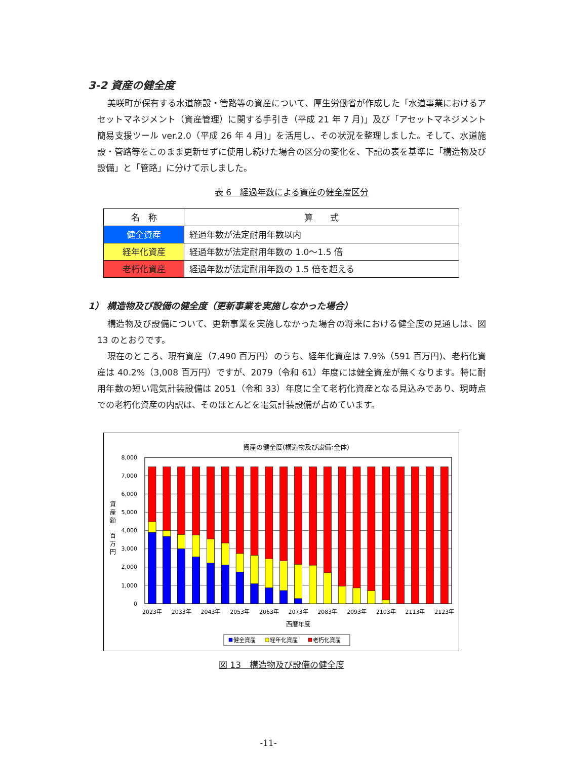3-2 資産の健全度
美咲町が保有する水道施設・管路等の資産について、厚生労働省が作成した「水道事業におけるアセットマネジメント（資産管理）に関する手引き（平成 21 年 7 月)」及び「アセットマネジメント簡易支援ツール ver.2.0（平成 26 年 4 月)」を活用し、その状況を整理しました。そして、水道施設・管路等をこのまま更新せずに使用し続けた場合の区分の変化を、下記の表を基準に「構造物及び設備」と「管路」に分けて示しました。
表 6　経過年数による資産の健全度区分
| 名 称 | 算 式 |
| --- | --- |
| 健全資産 | 経過年数が法定耐用年数以内 |
| 経年化資産 | 経過年数が法定耐用年数の 1.0～1.5 倍 |
| 老朽化資産 | 経過年数が法定耐用年数の 1.5 倍を超える |
1） 構造物及び設備の健全度（更新事業を実施しなかった場合）
構造物及び設備について、更新事業を実施しなかった場合の将来における健全度の見通しは、図 13 のとおりです。
現在のところ、現有資産（7,490 百万円）のうち、経年化資産は 7.9%（591 百万円)、老朽化資産は 40.2%（3,008 百万円）ですが、2079（令和 61）年度には健全資産が無くなります。特に耐用年数の短い電気計装設備は 2051（令和 33）年度に全て老朽化資産となる見込みであり、現時点での老朽化資産の内訳は、そのほとんどを電気計装設備が占めています。
資産の健全度(構造物及び設備:全体)
8,000
7,000
6,000
5,000
4,000
3,000
2,000
1,000
0
資
産
額
百
万
円
2023年
2033年
2043年
2053年
2063年
2073年
2083年
2093年
2103年
2113年
2123年
西暦年度
健全資産
経年化資産
老朽化資産
図 13　構造物及び設備の健全度
-11-